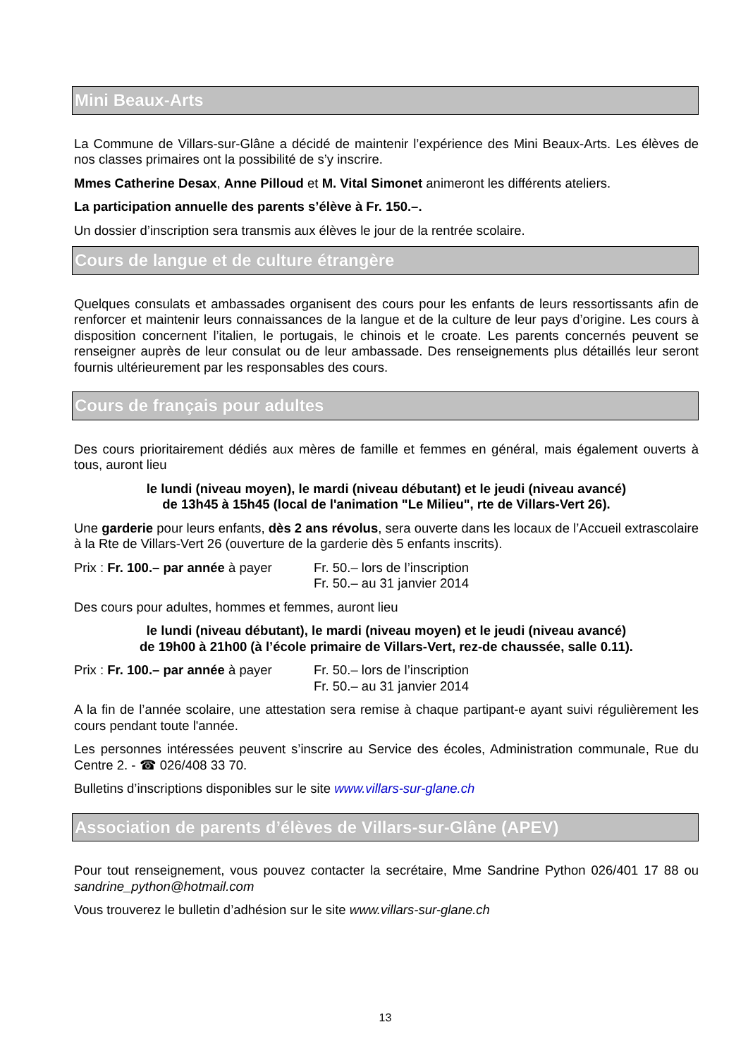Mini Beaux-Arts
La Commune de Villars-sur-Glâne a décidé de maintenir l’expérience des Mini Beaux-Arts. Les élèves de nos classes primaires ont la possibilité de s’y inscrire.
Mmes Catherine Desax, Anne Pilloud et M. Vital Simonet animeront les différents ateliers.
La participation annuelle des parents s’élève à Fr. 150.–.
Un dossier d’inscription sera transmis aux élèves le jour de la rentrée scolaire.
Cours de langue et de culture étrangère
Quelques consulats et ambassades organisent des cours pour les enfants de leurs ressortissants afin de renforcer et maintenir leurs connaissances de la langue et de la culture de leur pays d’origine. Les cours à disposition concernent l’italien, le portugais, le chinois et le croate. Les parents concernés peuvent se renseigner auprès de leur consulat ou de leur ambassade. Des renseignements plus détaillés leur seront fournis ultérieurement par les responsables des cours.
Cours de français pour adultes
Des cours prioritairement dédiés aux mères de famille et femmes en général, mais également ouverts à tous, auront lieu
le lundi (niveau moyen), le mardi (niveau débutant) et le jeudi (niveau avancé)
de 13h45 à 15h45 (local de l'animation "Le Milieu", rte de Villars-Vert 26).
Une garderie pour leurs enfants, dès 2 ans révolus, sera ouverte dans les locaux de l’Accueil extrascolaire à la Rte de Villars-Vert 26 (ouverture de la garderie dès 5 enfants inscrits).
Prix : Fr. 100.– par année à payer
Fr. 50.– lors de l’inscription
Fr. 50.– au 31 janvier 2014
Des cours pour adultes, hommes et femmes, auront lieu
le lundi (niveau débutant), le mardi (niveau moyen) et le jeudi (niveau avancé)
de 19h00 à 21h00 (à l’école primaire de Villars-Vert, rez-de chaussée, salle 0.11).
Prix : Fr. 100.– par année à payer
Fr. 50.– lors de l’inscription
Fr. 50.– au 31 janvier 2014
A la fin de l’année scolaire, une attestation sera remise à chaque partipant-e ayant suivi régulièrement les cours pendant toute l'année.
Les personnes intéressées peuvent s’inscrire au Service des écoles, Administration communale, Rue du Centre 2. - ☎ 026/408 33 70.
Bulletins d’inscriptions disponibles sur le site www.villars-sur-glane.ch
Association de parents d’élèves de Villars-sur-Glâne (APEV)
Pour tout renseignement, vous pouvez contacter la secrétaire, Mme Sandrine Python 026/401 17 88 ou sandrine_python@hotmail.com
Vous trouverez le bulletin d’adhésion sur le site www.villars-sur-glane.ch
13